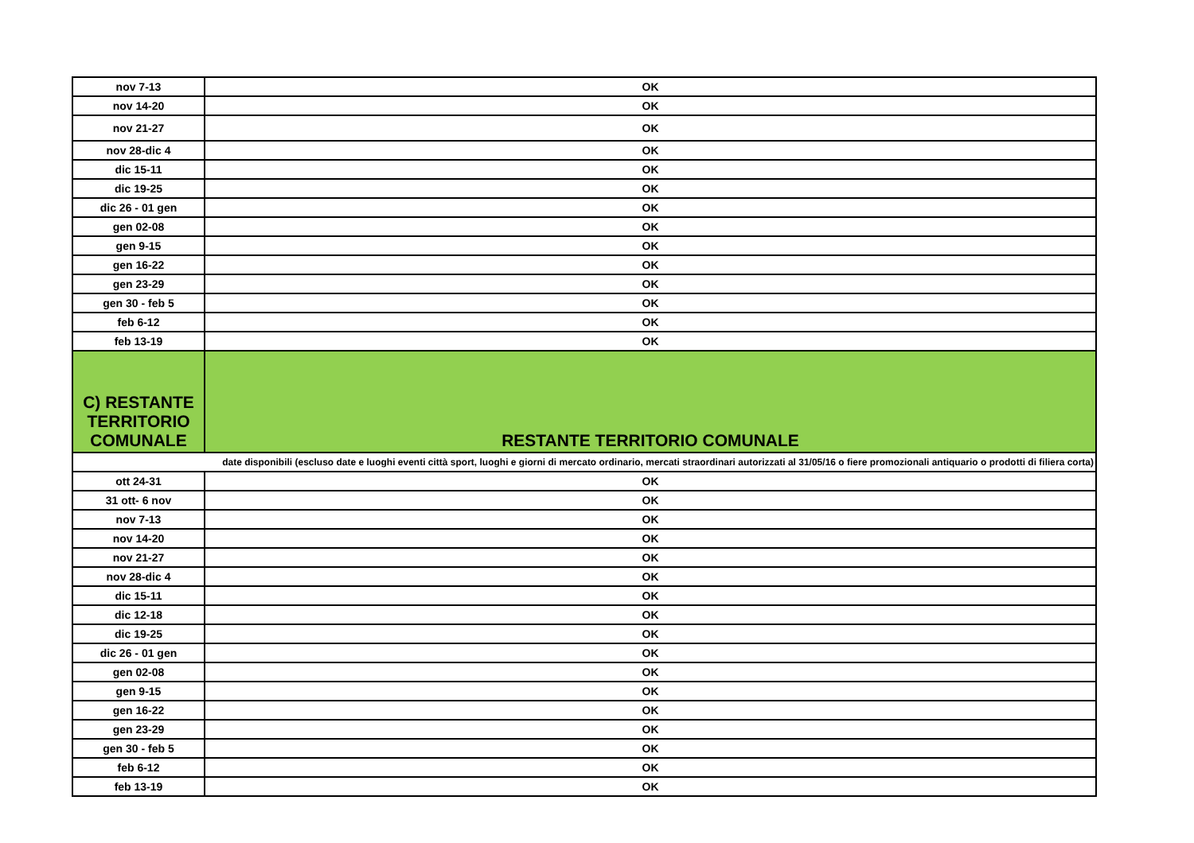| nov 7-13 | OK |
| nov 14-20 | OK |
| nov 21-27 | OK |
| nov 28-dic 4 | OK |
| dic 15-11 | OK |
| dic 19-25 | OK |
| dic 26 - 01 gen | OK |
| gen 02-08 | OK |
| gen 9-15 | OK |
| gen 16-22 | OK |
| gen 23-29 | OK |
| gen 30 - feb 5 | OK |
| feb 6-12 | OK |
| feb 13-19 | OK |
| C) RESTANTE TERRITORIO COMUNALE | RESTANTE TERRITORIO COMUNALE |
| date disponibili (escluso date e luoghi eventi città sport, luoghi e giorni di mercato ordinario, mercati straordinari autorizzati al 31/05/16 o fiere promozionali antiquario o prodotti di filiera corta) | |
| ott 24-31 | OK |
| 31 ott- 6 nov | OK |
| nov 7-13 | OK |
| nov 14-20 | OK |
| nov 21-27 | OK |
| nov 28-dic 4 | OK |
| dic 15-11 | OK |
| dic 12-18 | OK |
| dic 19-25 | OK |
| dic 26 - 01 gen | OK |
| gen 02-08 | OK |
| gen 9-15 | OK |
| gen 16-22 | OK |
| gen 23-29 | OK |
| gen 30 - feb 5 | OK |
| feb 6-12 | OK |
| feb 13-19 | OK |